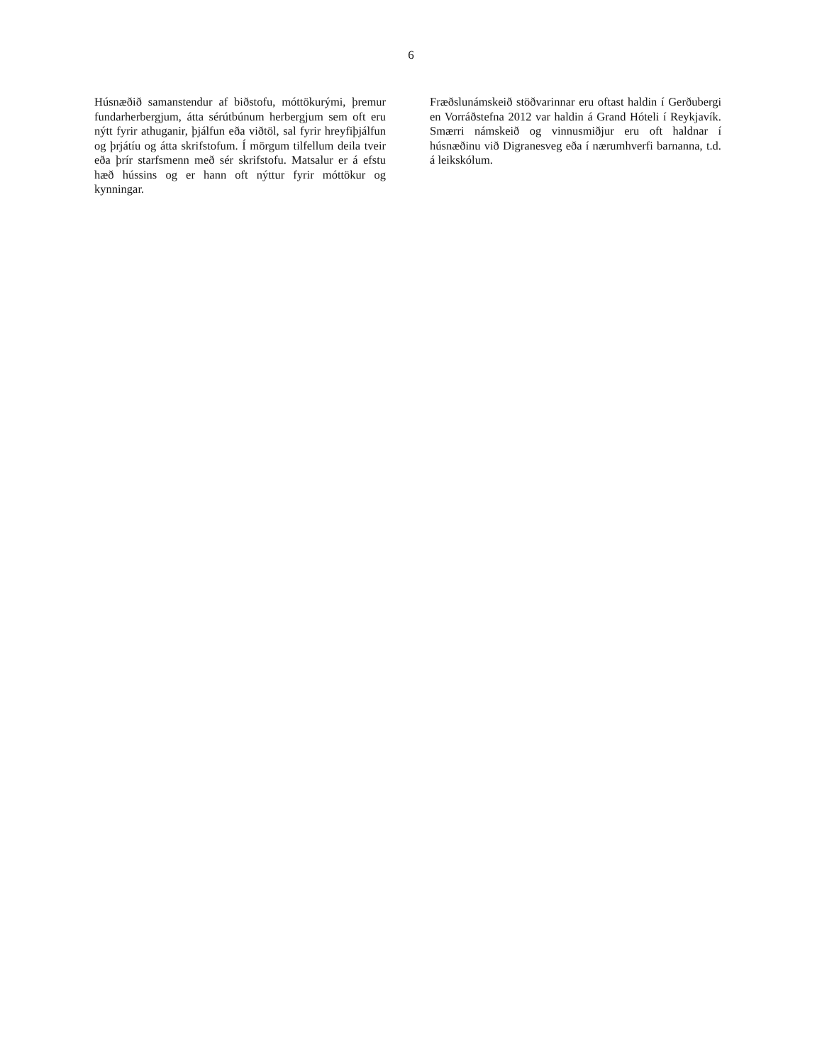6
Húsnæðið samanstendur af biðstofu, móttökurými, þremur fundarherbergjum, átta sérútbúnum herbergjum sem oft eru nýtt fyrir athuganir, þjálfun eða viðtöl, sal fyrir hreyfiþjálfun og þrjátíu og átta skrifstofum. Í mörgum tilfellum deila tveir eða þrír starfsmenn með sér skrifstofu. Matsalur er á efstu hæð hússins og er hann oft nýttur fyrir móttökur og kynningar.
Fræðslunámskeið stöðvarinnar eru oftast haldin í Gerðubergi en Vorráðstefna 2012 var haldin á Grand Hóteli í Reykjavík. Smærri námskeið og vinnusmiðjur eru oft haldnar í húsnæðinu við Digranesveg eða í nærumhverfi barnanna, t.d. á leikskólum.